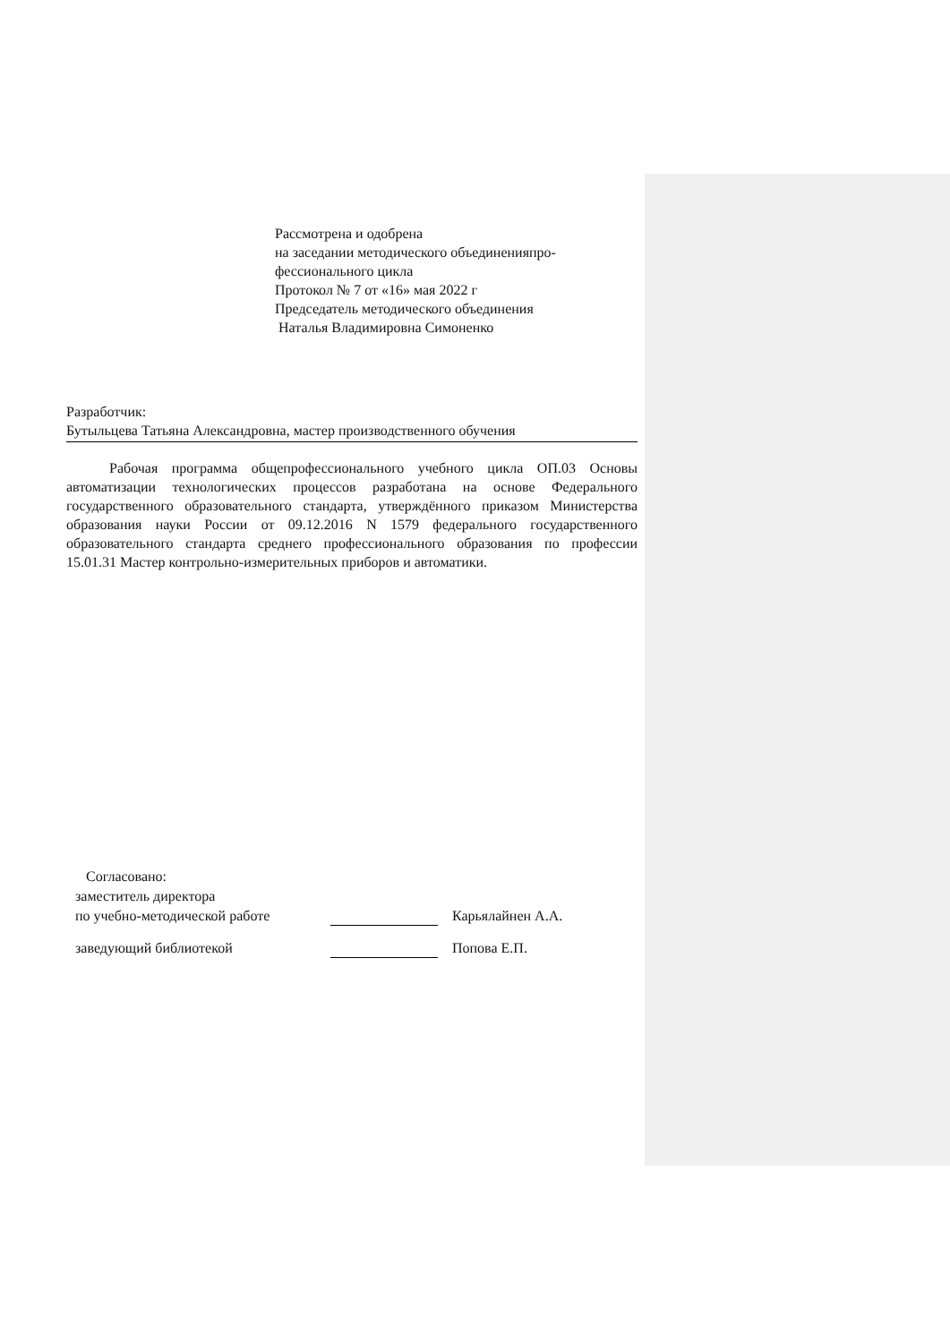Рассмотрена и одобрена
на заседании методического объединенияпро-
фессионального цикла
Протокол № 7 от «16» мая 2022 г
Председатель методического объединения
Наталья Владимировна Симоненко
Разработчик:
Бутыльцева Татьяна Александровна, мастер производственного обучения
Рабочая программа общепрофессионального учебного цикла ОП.03 Основы автоматизации технологических процессов разработана на основе Федерального государственного образовательного стандарта, утверждённого приказом Министерства образования науки России от 09.12.2016 N 1579 федерального государственного образовательного стандарта среднего профессионального образования по профессии 15.01.31 Мастер контрольно-измерительных приборов и автоматики.
Согласовано:
заместитель директора
по учебно-методической работе Карьялайнен А.А.
заведующий библиотекой Попова Е.П.